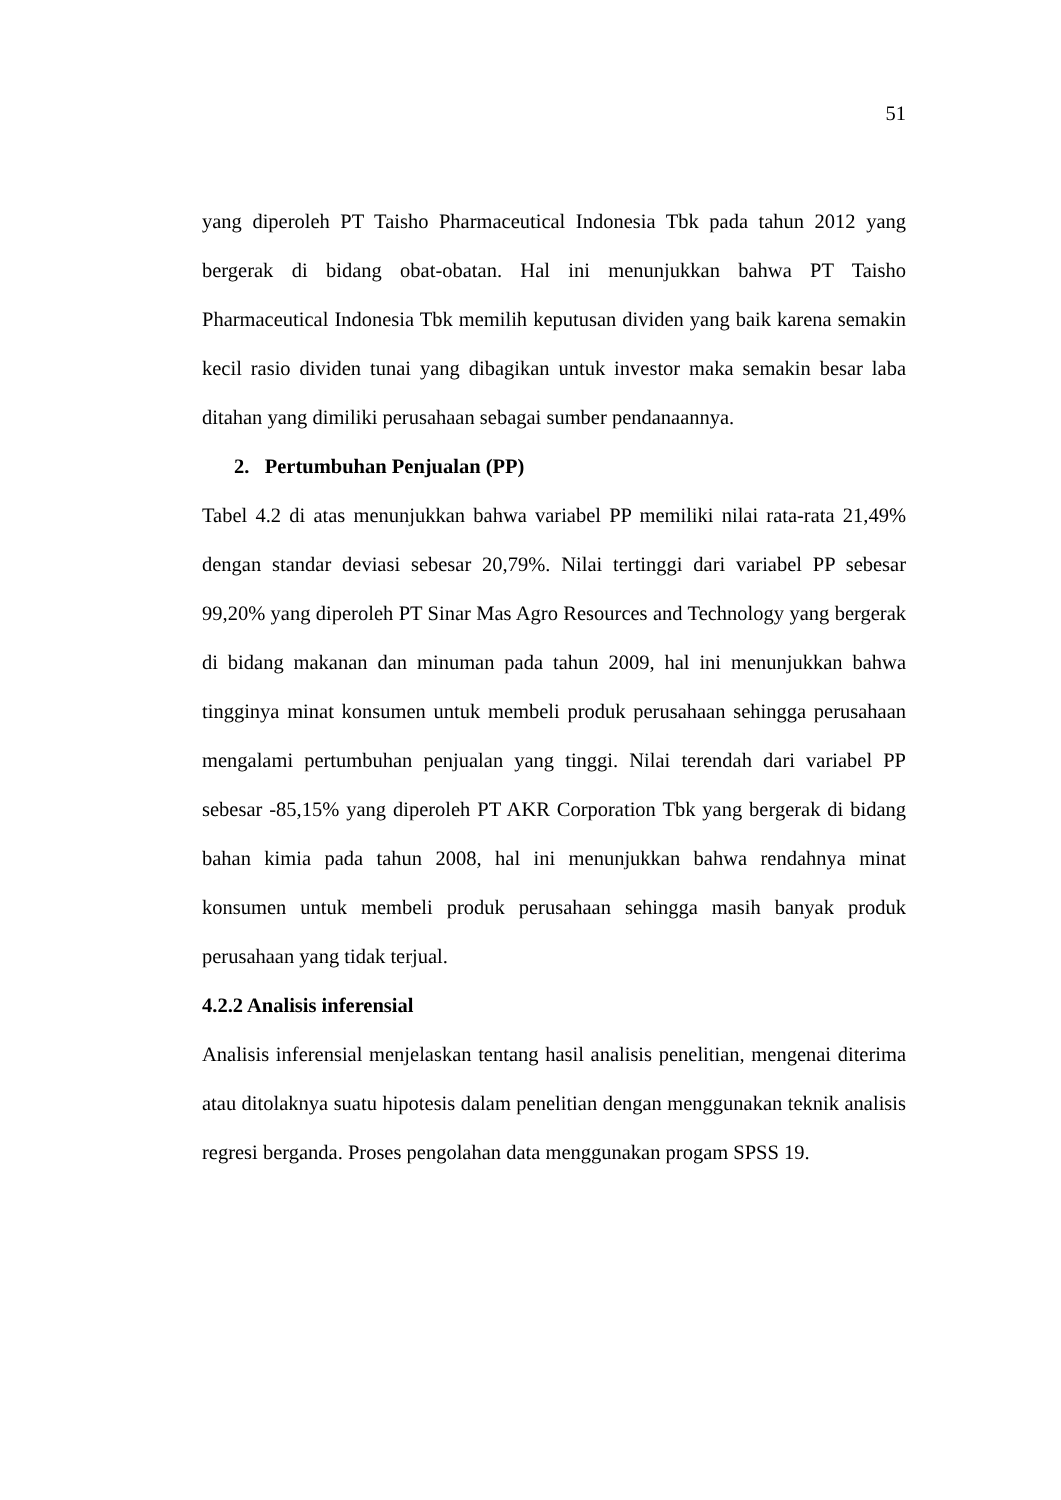51
yang diperoleh PT Taisho Pharmaceutical Indonesia Tbk pada tahun 2012 yang bergerak di bidang obat-obatan. Hal ini menunjukkan bahwa PT Taisho Pharmaceutical Indonesia Tbk memilih keputusan dividen yang baik karena semakin kecil rasio dividen tunai yang dibagikan untuk investor maka semakin besar laba ditahan yang dimiliki perusahaan sebagai sumber pendanaannya.
2. Pertumbuhan Penjualan (PP)
Tabel 4.2 di atas menunjukkan bahwa variabel PP memiliki nilai rata-rata 21,49% dengan standar deviasi sebesar 20,79%. Nilai tertinggi dari variabel PP sebesar 99,20% yang diperoleh PT Sinar Mas Agro Resources and Technology yang bergerak di bidang makanan dan minuman pada tahun 2009, hal ini menunjukkan bahwa tingginya minat konsumen untuk membeli produk perusahaan sehingga perusahaan mengalami pertumbuhan penjualan yang tinggi. Nilai terendah dari variabel PP sebesar -85,15% yang diperoleh PT AKR Corporation Tbk yang bergerak di bidang bahan kimia pada tahun 2008, hal ini menunjukkan bahwa rendahnya minat konsumen untuk membeli produk perusahaan sehingga masih banyak produk perusahaan yang tidak terjual.
4.2.2 Analisis inferensial
Analisis inferensial menjelaskan tentang hasil analisis penelitian, mengenai diterima atau ditolaknya suatu hipotesis dalam penelitian dengan menggunakan teknik analisis regresi berganda. Proses pengolahan data menggunakan progam SPSS 19.